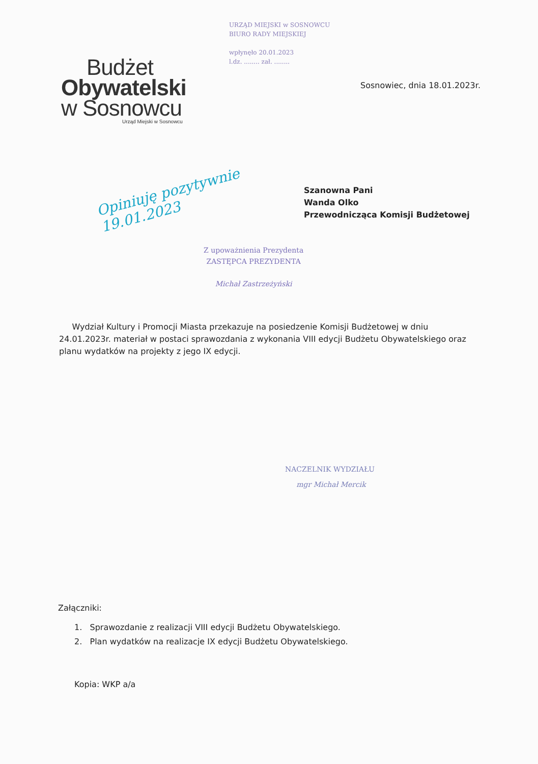URZĄD MIEJSKI w SOSNOWCU
BIURO RADY MIEJSKIEJ
wpłynęło 20.01.2023
l.dz. ........ zał. ........
Budżet
Obywatelski
w Sosnowcu
Urząd Miejski w Sosnowcu
Sosnowiec, dnia 18.01.2023r.
Opiniuję pozytywnie
19.01.2023
Szanowna Pani
Wanda Olko
Przewodnicząca Komisji Budżetowej
Z upoważnienia Prezydenta
ZASTĘPCA PREZYDENTA
Michał Zastrzeżyński
Wydział Kultury i Promocji Miasta przekazuje na posiedzenie Komisji Budżetowej w dniu 24.01.2023r. materiał w postaci sprawozdania z wykonania VIII edycji Budżetu Obywatelskiego oraz planu wydatków na projekty z jego IX edycji.
NACZELNIK WYDZIAŁU
mgr Michał Mercik
Załączniki:
1. Sprawozdanie z realizacji VIII edycji Budżetu Obywatelskiego.
2. Plan wydatków na realizacje IX edycji Budżetu Obywatelskiego.
Kopia: WKP a/a